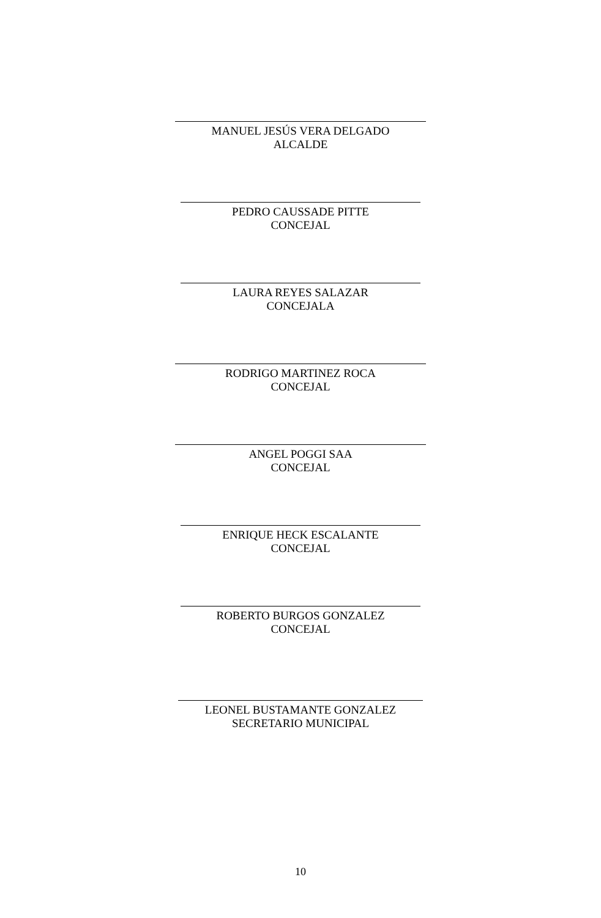MANUEL JESÚS VERA DELGADO
ALCALDE
PEDRO CAUSSADE PITTE
CONCEJAL
LAURA REYES SALAZAR
CONCEJALA
RODRIGO MARTINEZ ROCA
CONCEJAL
ANGEL POGGI SAA
CONCEJAL
ENRIQUE HECK ESCALANTE
CONCEJAL
ROBERTO BURGOS GONZALEZ
CONCEJAL
LEONEL BUSTAMANTE GONZALEZ
SECRETARIO MUNICIPAL
10